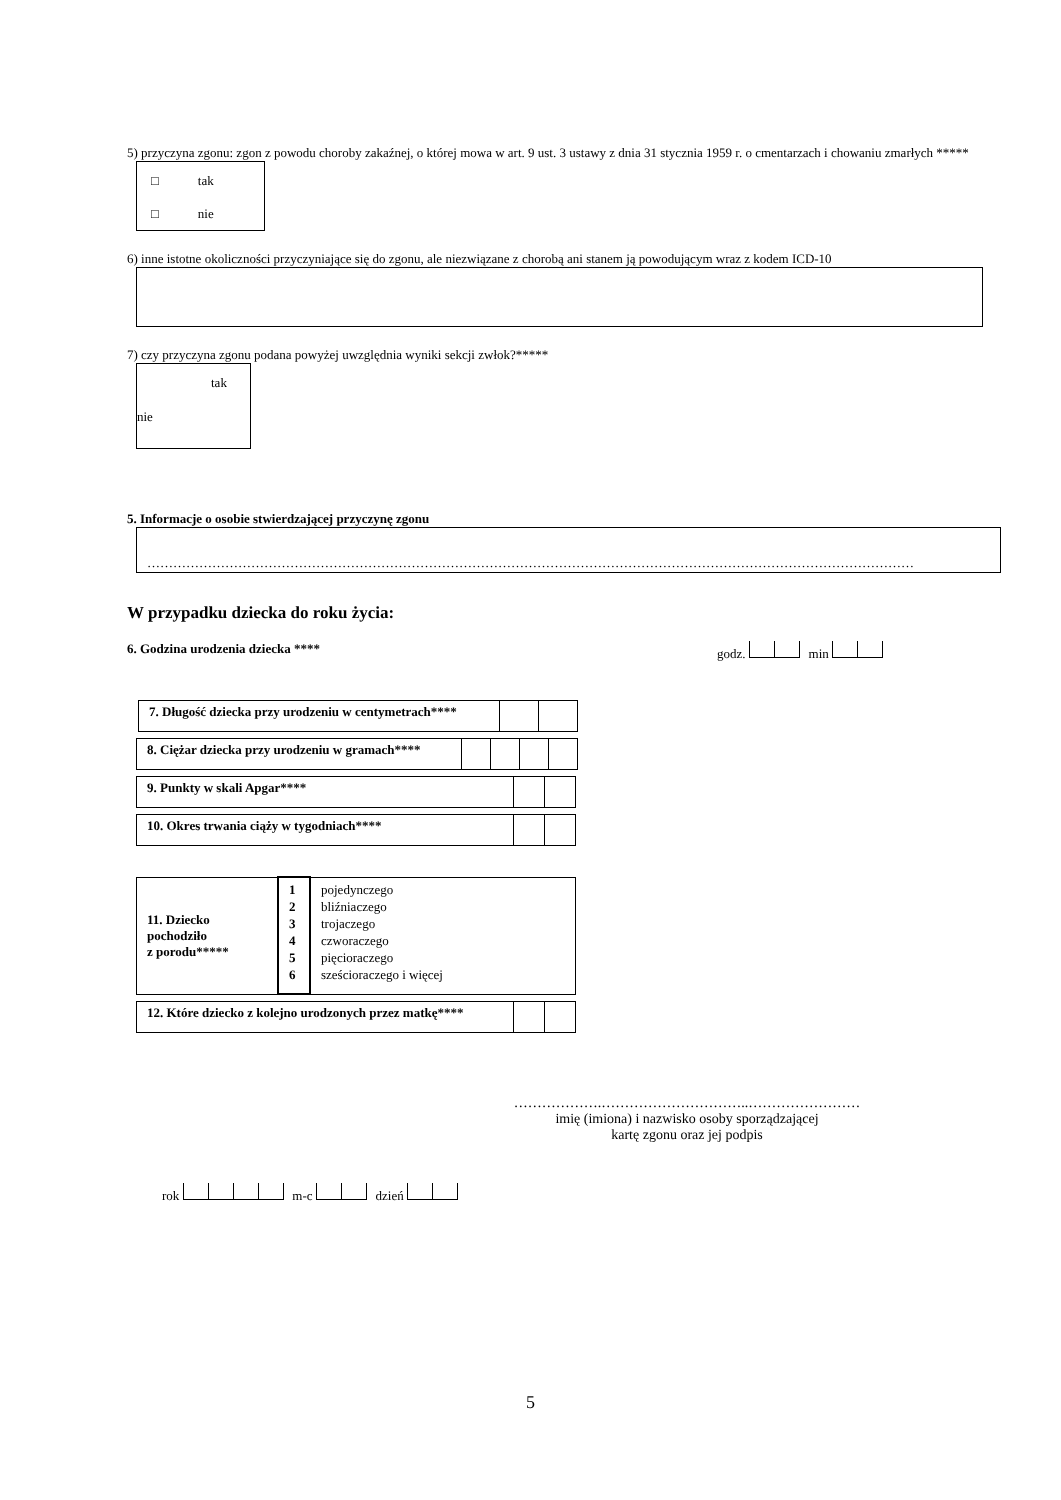5) przyczyna zgonu: zgon z powodu choroby zakaźnej, o której mowa w art. 9 ust. 3 ustawy z dnia 31 stycznia 1959 r. o cmentarzach i chowaniu zmarłych *****
□ tak
□ nie
6) inne istotne okoliczności przyczyniające się do zgonu, ale niezwiązane z chorobą ani stanem ją powodującym wraz z kodem ICD-10
7) czy przyczyna zgonu podana powyżej uwzględnia wyniki sekcji zwłok?*****
tak
nie
5. Informacje o osobie stwierdzającej przyczynę zgonu
……………………………………………………………………………………………………………………………………………………………
W przypadku dziecka do roku życia:
6. Godzina urodzenia dziecka **** godz. min
| 7. Długość dziecka przy urodzeniu w centymetrach**** | | |
| 8. Ciężar dziecka przy urodzeniu w gramach**** | | | | |
| 9. Punkty w skali Apgar**** | | |
| 10. Okres trwania ciąży w tygodniach**** | | |
| 11. Dziecko pochodziło z porodu***** | 1 2 3 4 5 6 | pojedynczego bliźniaczego trojaczego czworaczego pięcioraczego sześcioraczego i więcej |
| 12. Które dziecko z kolejno urodzonych przez matkę**** | | |
……………….…………………………..……………………
imię (imiona) i nazwisko osoby sporządzającej
kartę zgonu oraz jej podpis
rok m-c dzień
5